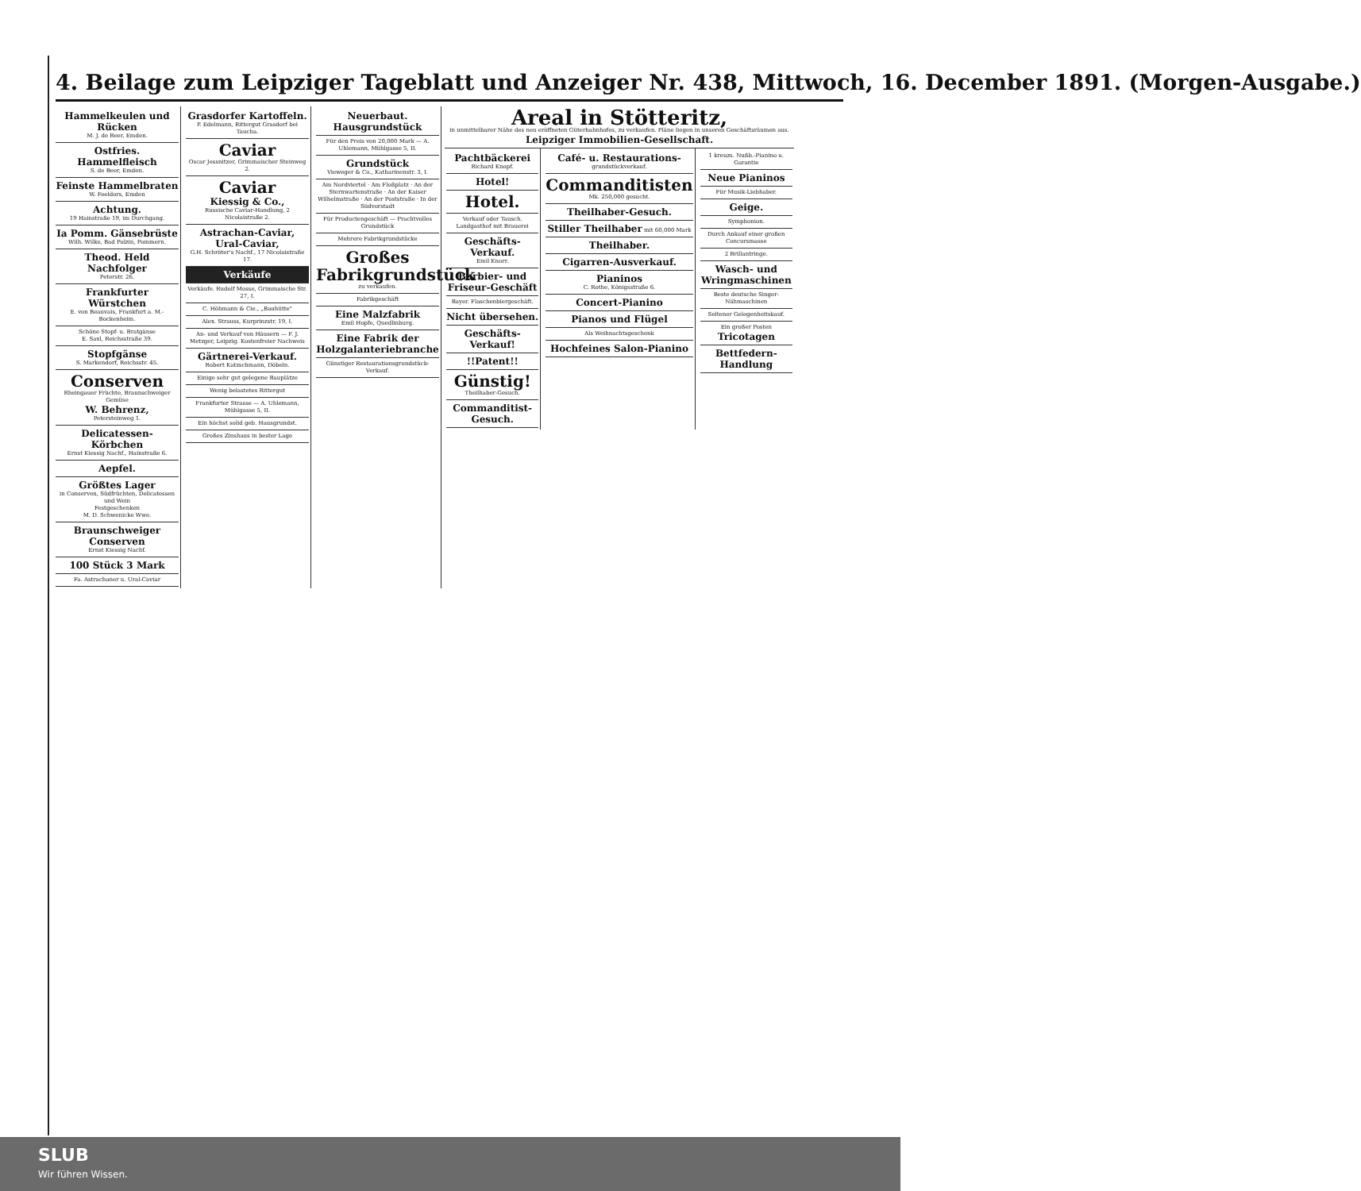4. Beilage zum Leipziger Tageblatt und Anzeiger Nr. 438, Mittwoch, 16. December 1891. (Morgen-Ausgabe.)
Hammelkeulen und Rücken
M. J. de Beer, Emden.
Ostfries. Hammelfleisch
S. de Beer, Emden.
Feinste Hammelbraten
W. Feeldors, Emden
Achtung.
19 Hainstraße 19, im Durchgang.
Ia Pomm. Gänsebrüste
Wilh. Wilke, Bad Polzin, Pommern.
Theod. Held Nachfolger
Peterstr. 26.
Frankfurter Würstchen
E. von Beauvais, Frankfurt a. M.-Bockenheim.
Schöne Stopf- u. Bratgänse
E. Saxl, Reichsstraße 39.
Stopfgänse
S. Markendorf, Reichsstr. 45.
Conserven
Rheingauer Früchte, Braunschweiger Gemüse
W. Behrenz,
Petersteinweg 1.
Delicatessen-Körbchen
Ernst Kiessig Nachf., Hainstraße 6.
Aepfel.
Größtes Lager
in Conserven, Südfrüchten, Delicatessen und Wein
Festgeschenken
M. D. Schwenicke Wwe.
Braunschweiger Conserven
Ernst Kiessig Nachf.
100 Stück 3 Mark
Fa. Astrachaner u. Ural-Caviar
Grasdorfer Kartoffeln.
P. Edelmann, Rittergut Grasdorf bei Taucha.
Caviar
Oscar Jessnitzer, Grimmaischer Steinweg 2.
Caviar
Kiessig & Co.,
Russische Caviar-Handlung, 2 Nicolaistraße 2.
Astrachan-Caviar, Ural-Caviar,
G.H. Schröter's Nachf., 17 Nicolaistraße 17.
Verkäufe
Verkäufe. Rudolf Mosse, Grimmaische Str. 27, I.
C. Höhmann & Cie., „Bauhütte"
Alex. Strauss, Kurprinzstr. 19, I.
An- und Verkauf von Häusern — F. J. Metzger, Leipzig. Kostenfreier Nachweis
Gärtnerei-Verkauf.
Robert Katzschmann, Döbeln.
Einige sehr gut gelegene Bauplätze
Wenig belastetes Rittergut
Frankfurter Strasse — A. Uhlemann, Mühlgasse 5, II.
Ein höchst solid geb. Hausgrundst.
Großes Zinshaus in bester Lage
Neuerbaut. Hausgrundstück
Für den Preis von 20,000 Mark — A. Uhlemann, Mühlgasse 5, II.
Grundstück
Vieweger & Co., Katharinenstr. 3, I.
Am Nordviertel · Am Floßplatz · An der Sternwartenstraße · An der Kaiser Wilhelmstraße · An der Poststraße · In der Südvorstadt
Für Productengeschäft — Prachtvolles Grundstück
Mehrere Fabrikgrundstücke
Großes Fabrikgrundstück
zu verkaufen.
Fabrikgeschäft
Eine Malzfabrik
Emil Hopfe, Quedlinburg.
Eine Fabrik der Holzgalanteriebranche
Günstiger Restaurationsgrundstück-Verkauf.
Areal in Stötteritz,
in unmittelbarer Nähe des neu eröffneten Güterbahnhofes, zu verkaufen. Pläne liegen in unseren Geschäftsräumen aus.
Leipziger Immobilien-Gesellschaft.
Pachtbäckerei
Richard Knopf.
Hotel!
Hotel.
Verkauf oder Tausch. Landgasthof mit Brauerei
Geschäfts-Verkauf.
Emil Knorr.
Barbier- und Friseur-Geschäft
Bayer. Flaschenbiergeschäft.
Nicht übersehen.
Geschäfts-Verkauf!
!!Patent!!
Günstig!
Theilhaber-Gesuch.
Commanditist-Gesuch.
Café- u. Restaurations-grundstückverkauf.
Commanditisten
Mk. 250,000 gesucht.
Theilhaber-Gesuch.
Stiller Theilhaber mit 60,000 Mark
Theilhaber.
Cigarren-Ausverkauf.
Pianinos
C. Rothe, Königsstraße 6.
Concert-Pianino
Pianos und Flügel
Als Weihnachtsgeschenk
Hochfeines Salon-Pianino
1 kreuzs. Nußb.-Pianino u. Garantie
Neue Pianinos
Für Musik-Liebhaber.
Geige.
Symphonion.
Durch Ankauf einer großen Concursmasse
2 Brillantringe.
Wasch- und Wringmaschinen
Beste deutsche Singer-Nähmaschinen
Seltener Gelegenheitskauf.
Ein großer Posten Tricotagen
Bettfedern-Handlung
SLUB
Wir führen Wissen.